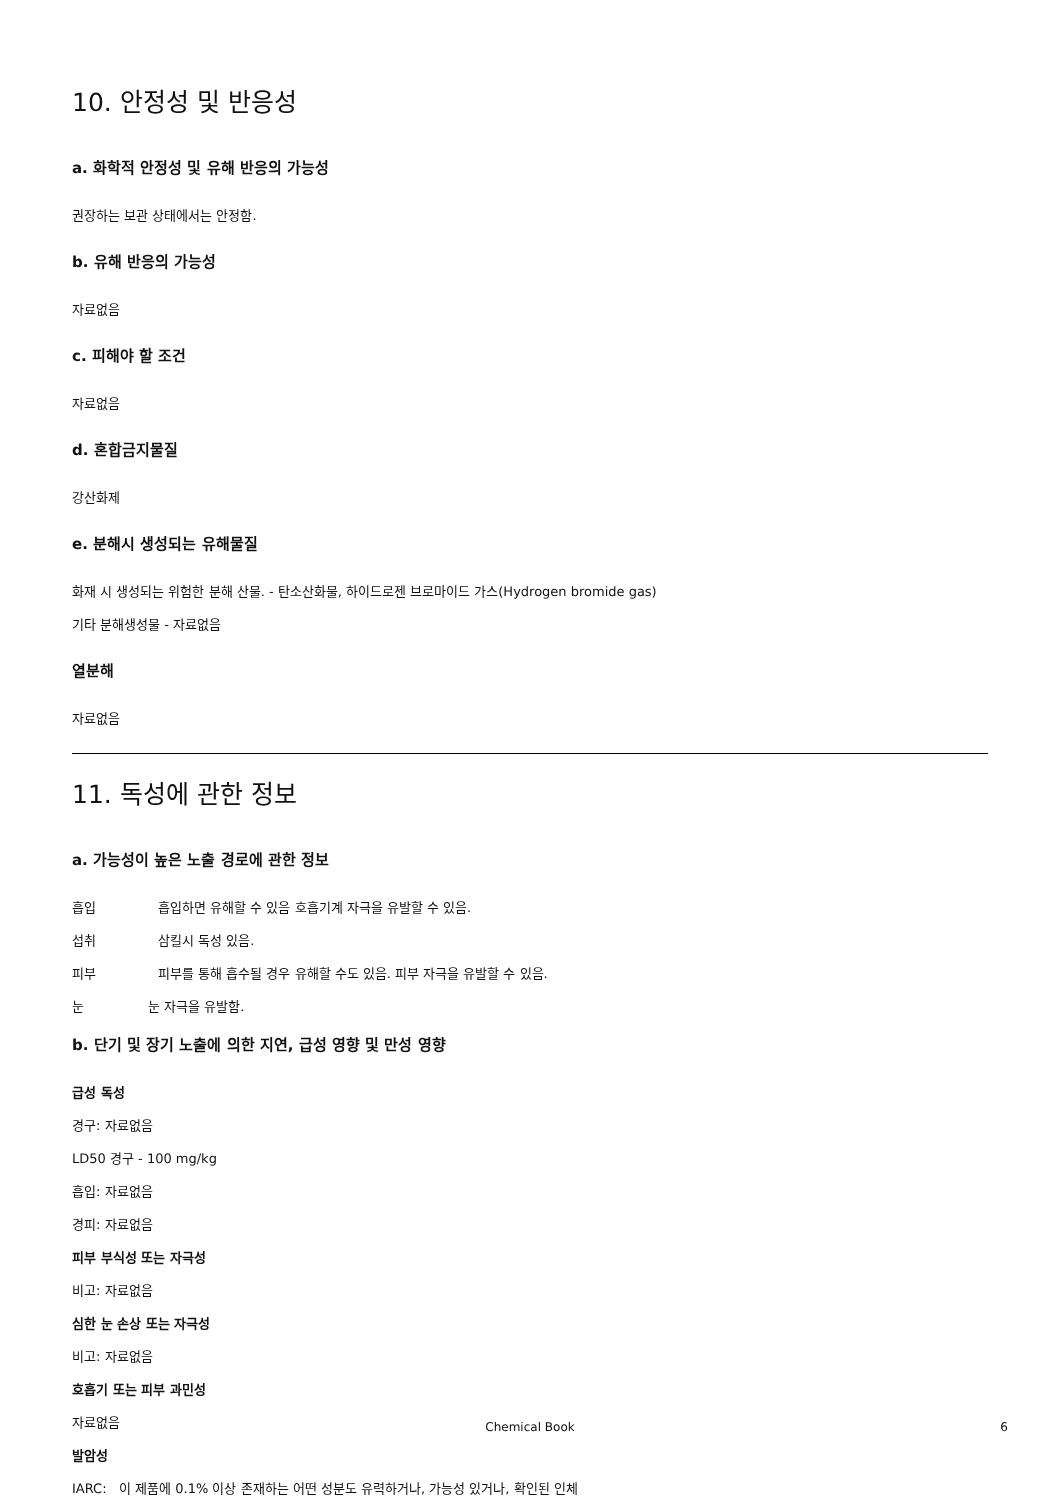10. 안정성 및 반응성
a. 화학적 안정성 및 유해 반응의 가능성
권장하는 보관 상태에서는 안정함.
b. 유해 반응의 가능성
자료없음
c. 피해야 할 조건
자료없음
d. 혼합금지물질
강산화제
e. 분해시 생성되는 유해물질
화재 시 생성되는 위험한 분해 산물. - 탄소산화물, 하이드로젠 브로마이드 가스(Hydrogen bromide gas)
기타 분해생성물 - 자료없음
열분해
자료없음
11. 독성에 관한 정보
a. 가능성이 높은 노출 경로에 관한 정보
흡입 흡입하면 유해할 수 있음 호흡기계 자극을 유발할 수 있음.
섭취 삼킬시 독성 있음.
피부 피부를 통해 흡수될 경우 유해할 수도 있음. 피부 자극을 유발할 수 있음.
눈 눈 자극을 유발함.
b. 단기 및 장기 노출에 의한 지연, 급성 영향 및 만성 영향
급성 독성
경구: 자료없음
LD50 경구 - 100 mg/kg
흡입: 자료없음
경피: 자료없음
피부 부식성 또는 자극성
비고: 자료없음
심한 눈 손상 또는 자극성
비고: 자료없음
호흡기 또는 피부 과민성
자료없음
발암성
IARC: 이 제품에 0.1% 이상 존재하는 어떤 성분도 유력하거나, 가능성 있거나, 확인된 인체
Chemical Book 6